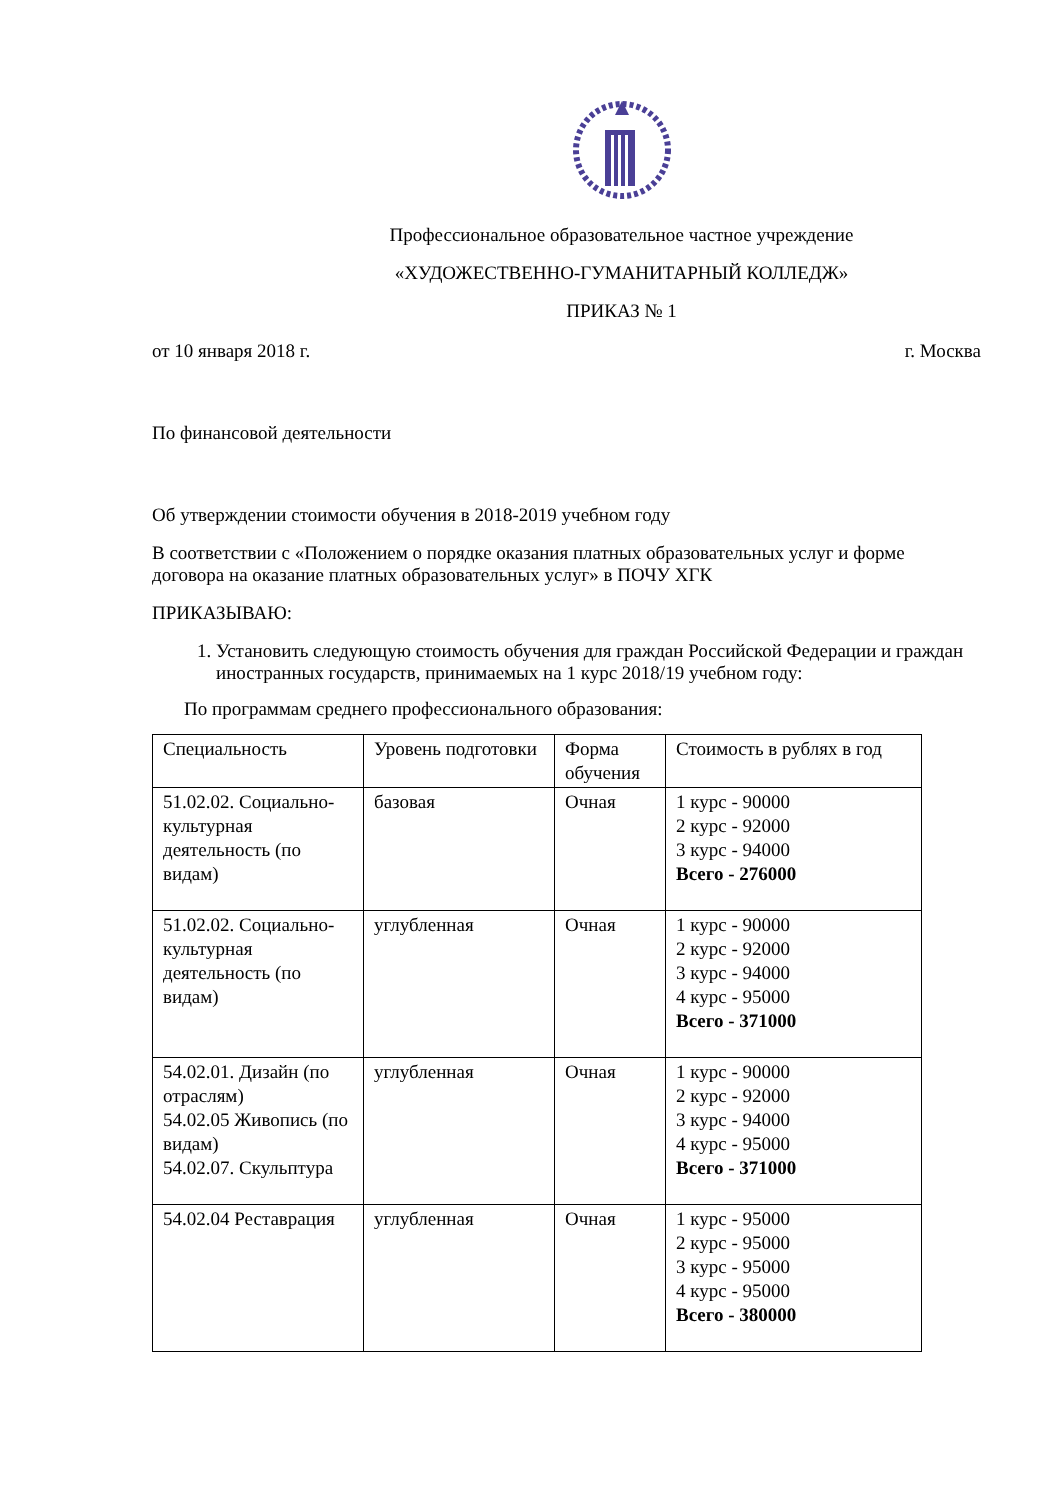Профессиональное образовательное частное учреждение
«ХУДОЖЕСТВЕННО-ГУМАНИТАРНЫЙ КОЛЛЕДЖ»
ПРИКАЗ № 1
от 10 января 2018 г. г. Москва
По финансовой деятельности
Об утверждении стоимости обучения в 2018-2019 учебном году
В соответствии с «Положением о порядке оказания платных образовательных услуг и форме договора на оказание платных образовательных услуг» в ПОЧУ ХГК
ПРИКАЗЫВАЮ:
1. Установить следующую стоимость обучения для граждан Российской Федерации и граждан иностранных государств, принимаемых на 1 курс 2018/19 учебном году:
По программам среднего профессионального образования:
| Специальность | Уровень подготовки | Форма обучения | Стоимость в рублях в год |
| 51.02.02. Социально-культурная деятельность (по видам) | базовая | Очная | 1 курс - 90000 2 курс - 92000 3 курс - 94000 Всего - 276000 |
| 51.02.02. Социально-культурная деятельность (по видам) | углубленная | Очная | 1 курс - 90000 2 курс - 92000 3 курс - 94000 4 курс - 95000 Всего - 371000 |
| 54.02.01. Дизайн (по отраслям) 54.02.05 Живопись (по видам) 54.02.07. Скульптура | углубленная | Очная | 1 курс - 90000 2 курс - 92000 3 курс - 94000 4 курс - 95000 Всего - 371000 |
| 54.02.04 Реставрация | углубленная | Очная | 1 курс - 95000 2 курс - 95000 3 курс - 95000 4 курс - 95000 Всего - 380000 |